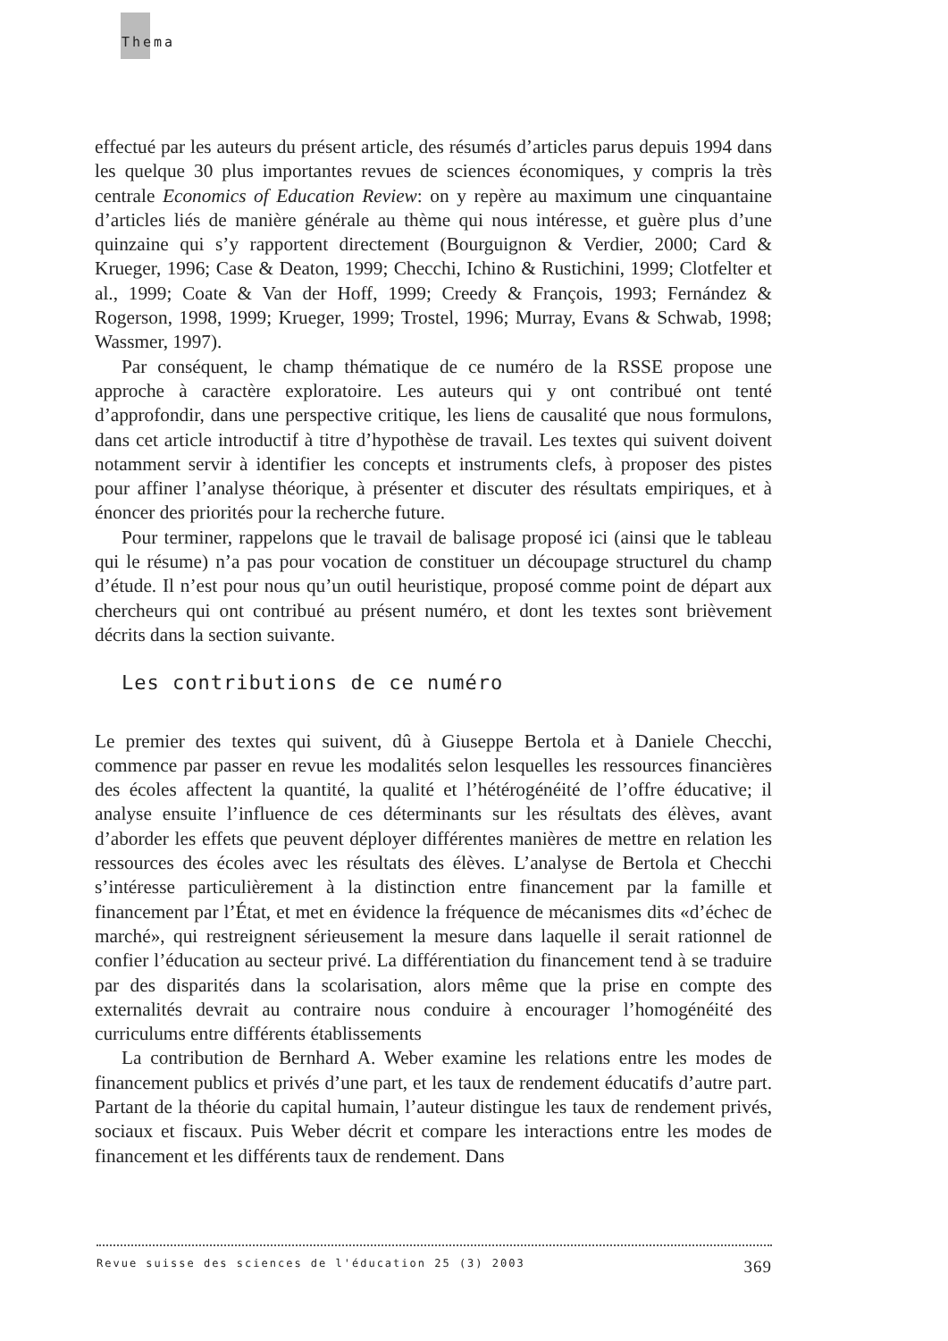Thema
effectué par les auteurs du présent article, des résumés d’articles parus depuis 1994 dans les quelque 30 plus importantes revues de sciences économiques, y compris la très centrale Economics of Education Review: on y repère au maximum une cinquantaine d’articles liés de manière générale au thème qui nous intéresse, et guère plus d’une quinzaine qui s’y rapportent directement (Bourguignon & Verdier, 2000; Card & Krueger, 1996; Case & Deaton, 1999; Checchi, Ichino & Rustichini, 1999; Clotfelter et al., 1999; Coate & Van der Hoff, 1999; Creedy & François, 1993; Fernández & Rogerson, 1998, 1999; Krueger, 1999; Trostel, 1996; Murray, Evans & Schwab, 1998; Wassmer, 1997).
Par conséquent, le champ thématique de ce numéro de la RSSE propose une approche à caractère exploratoire. Les auteurs qui y ont contribué ont tenté d’approfondir, dans une perspective critique, les liens de causalité que nous formulons, dans cet article introductif à titre d’hypothèse de travail. Les textes qui suivent doivent notamment servir à identifier les concepts et instruments clefs, à proposer des pistes pour affiner l’analyse théorique, à présenter et discuter des résultats empiriques, et à énoncer des priorités pour la recherche future.
Pour terminer, rappelons que le travail de balisage proposé ici (ainsi que le tableau qui le résume) n’a pas pour vocation de constituer un découpage structurel du champ d’étude. Il n’est pour nous qu’un outil heuristique, proposé comme point de départ aux chercheurs qui ont contribué au présent numéro, et dont les textes sont brièvement décrits dans la section suivante.
Les contributions de ce numéro
Le premier des textes qui suivent, dû à Giuseppe Bertola et à Daniele Checchi, commence par passer en revue les modalités selon lesquelles les ressources financières des écoles affectent la quantité, la qualité et l’hétérogénéité de l’offre éducative; il analyse ensuite l’influence de ces déterminants sur les résultats des élèves, avant d’aborder les effets que peuvent déployer différentes manières de mettre en relation les ressources des écoles avec les résultats des élèves. L’analyse de Bertola et Checchi s’intéresse particulièrement à la distinction entre financement par la famille et financement par l’État, et met en évidence la fréquence de mécanismes dits «d’échec de marché», qui restreignent sérieusement la mesure dans laquelle il serait rationnel de confier l’éducation au secteur privé. La différentiation du financement tend à se traduire par des disparités dans la scolarisation, alors même que la prise en compte des externalités devrait au contraire nous conduire à encourager l’homogénéité des curriculums entre différents établissements
La contribution de Bernhard A. Weber examine les relations entre les modes de financement publics et privés d’une part, et les taux de rendement éducatifs d’autre part. Partant de la théorie du capital humain, l’auteur distingue les taux de rendement privés, sociaux et fiscaux. Puis Weber décrit et compare les interactions entre les modes de financement et les différents taux de rendement. Dans
Revue suisse des sciences de l'éducation 25 (3) 2003 369